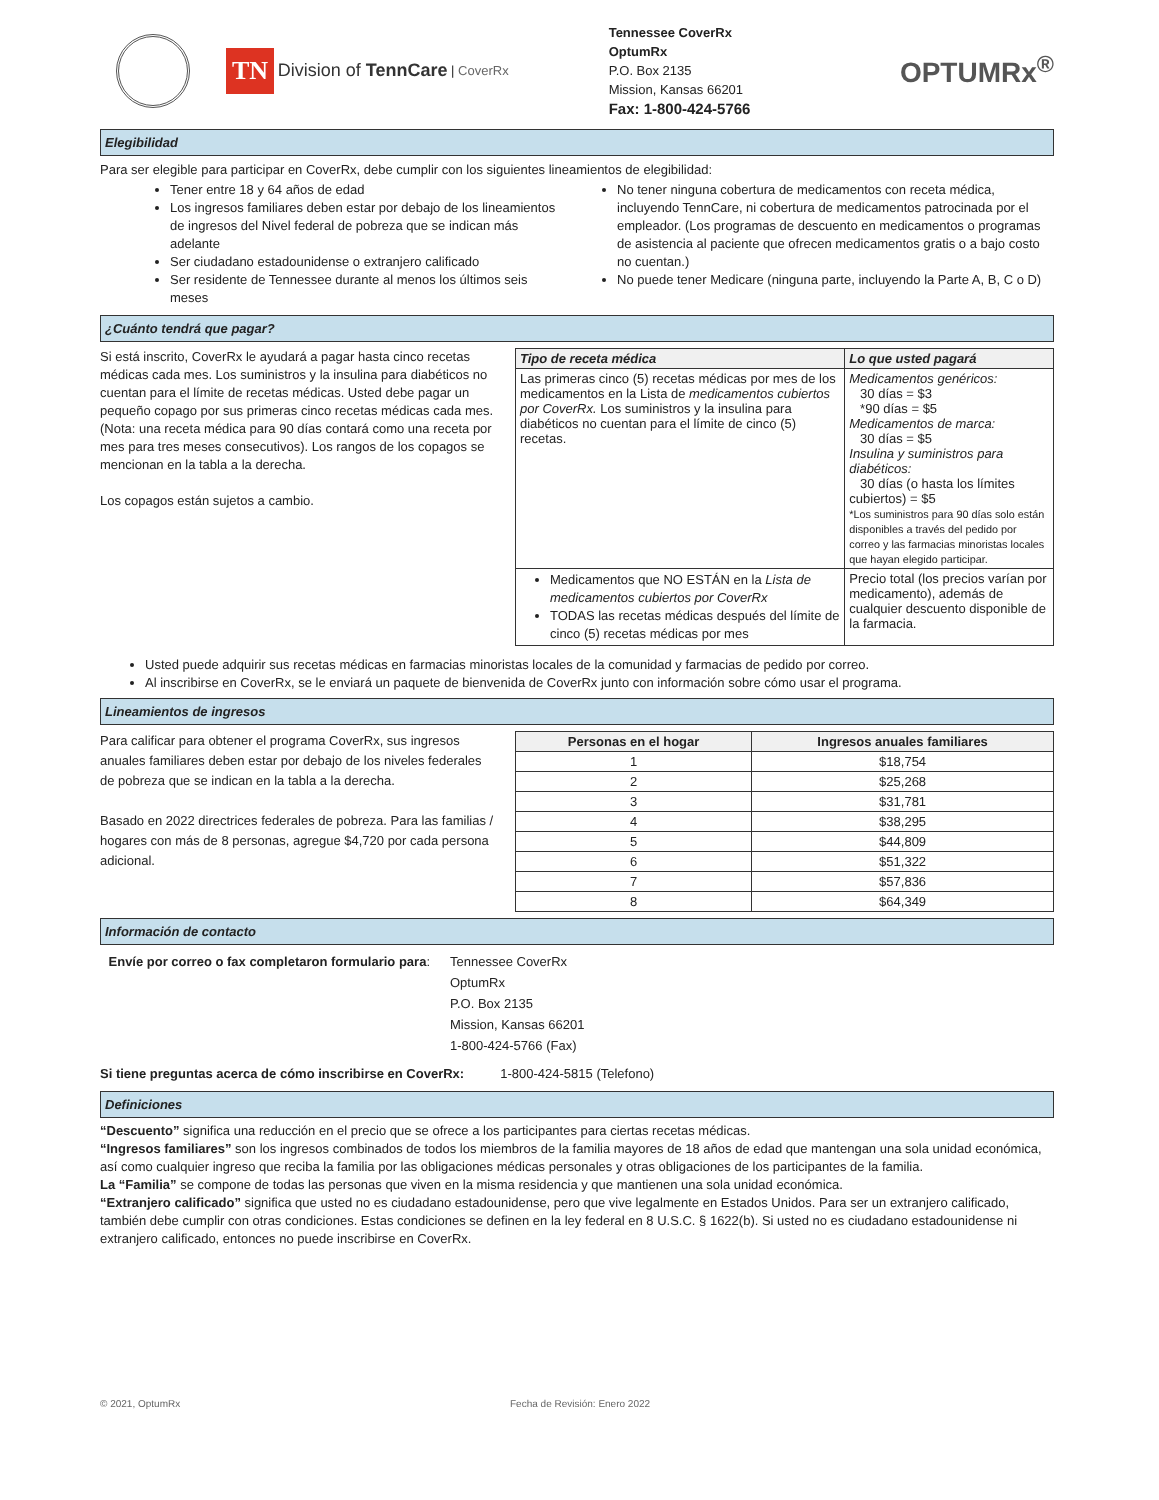TN Division of TennCare | CoverRx
Tennessee CoverRx
OptumRx
P.O. Box 2135
Mission, Kansas 66201
Fax: 1-800-424-5766
OPTUMRx<sup>®</sup>
Elegibilidad
Para ser elegible para participar en CoverRx, debe cumplir con los siguientes lineamientos de elegibilidad:
Tener entre 18 y 64 años de edad
Los ingresos familiares deben estar por debajo de los lineamientos de ingresos del Nivel federal de pobreza que se indican más adelante
Ser ciudadano estadounidense o extranjero calificado
Ser residente de Tennessee durante al menos los últimos seis meses
No tener ninguna cobertura de medicamentos con receta médica, incluyendo TennCare, ni cobertura de medicamentos patrocinada por el empleador. (Los programas de descuento en medicamentos o programas de asistencia al paciente que ofrecen medicamentos gratis o a bajo costo no cuentan.)
No puede tener Medicare (ninguna parte, incluyendo la Parte A, B, C o D)
¿Cuánto tendrá que pagar?
Si está inscrito, CoverRx le ayudará a pagar hasta cinco recetas médicas cada mes. Los suministros y la insulina para diabéticos no cuentan para el límite de recetas médicas. Usted debe pagar un pequeño copago por sus primeras cinco recetas médicas cada mes. (Nota: una receta médica para 90 días contará como una receta por mes para tres meses consecutivos). Los rangos de los copagos se mencionan en la tabla a la derecha.
Los copagos están sujetos a cambio.
| Tipo de receta médica | Lo que usted pagará |
| --- | --- |
| Las primeras cinco (5) recetas médicas por mes de los medicamentos en la Lista de medicamentos cubiertos por CoverRx. Los suministros y la insulina para diabéticos no cuentan para el límite de cinco (5) recetas. | Medicamentos genéricos: 30 días = $3 *90 días = $5 Medicamentos de marca: 30 días = $5 Insulina y suministros para diabéticos: 30 días (o hasta los límites cubiertos) = $5 *Los suministros para 90 días solo están disponibles a través del pedido por correo y las farmacias minoristas locales que hayan elegido participar. |
| Medicamentos que NO ESTÁN en la Lista de medicamentos cubiertos por CoverRx TODAS las recetas médicas después del límite de cinco (5) recetas médicas por mes | Precio total (los precios varían por medicamento), además de cualquier descuento disponible de la farmacia. |
Usted puede adquirir sus recetas médicas en farmacias minoristas locales de la comunidad y farmacias de pedido por correo.
Al inscribirse en CoverRx, se le enviará un paquete de bienvenida de CoverRx junto con información sobre cómo usar el programa.
Lineamientos de ingresos
Para calificar para obtener el programa CoverRx, sus ingresos anuales familiares deben estar por debajo de los niveles federales de pobreza que se indican en la tabla a la derecha.
Basado en 2022 directrices federales de pobreza. Para las familias / hogares con más de 8 personas, agregue $4,720 por cada persona adicional.
| Personas en el hogar | Ingresos anuales familiares |
| --- | --- |
| 1 | $18,754 |
| 2 | $25,268 |
| 3 | $31,781 |
| 4 | $38,295 |
| 5 | $44,809 |
| 6 | $51,322 |
| 7 | $57,836 |
| 8 | $64,349 |
Información de contacto
Envíe por correo o fax completaron formulario para:
Tennessee CoverRx
OptumRx
P.O. Box 2135
Mission, Kansas 66201
1-800-424-5766 (Fax)
Si tiene preguntas acerca de cómo inscribirse en CoverRx: 1-800-424-5815 (Telefono)
Definiciones
“Descuento” significa una reducción en el precio que se ofrece a los participantes para ciertas recetas médicas.
“Ingresos familiares” son los ingresos combinados de todos los miembros de la familia mayores de 18 años de edad que mantengan una sola unidad económica, así como cualquier ingreso que reciba la familia por las obligaciones médicas personales y otras obligaciones de los participantes de la familia.
La “Familia” se compone de todas las personas que viven en la misma residencia y que mantienen una sola unidad económica.
“Extranjero calificado” significa que usted no es ciudadano estadounidense, pero que vive legalmente en Estados Unidos. Para ser un extranjero calificado, también debe cumplir con otras condiciones. Estas condiciones se definen en la ley federal en 8 U.S.C. § 1622(b). Si usted no es ciudadano estadounidense ni extranjero calificado, entonces no puede inscribirse en CoverRx.
© 2021, OptumRx Fecha de Revisión: Enero 2022